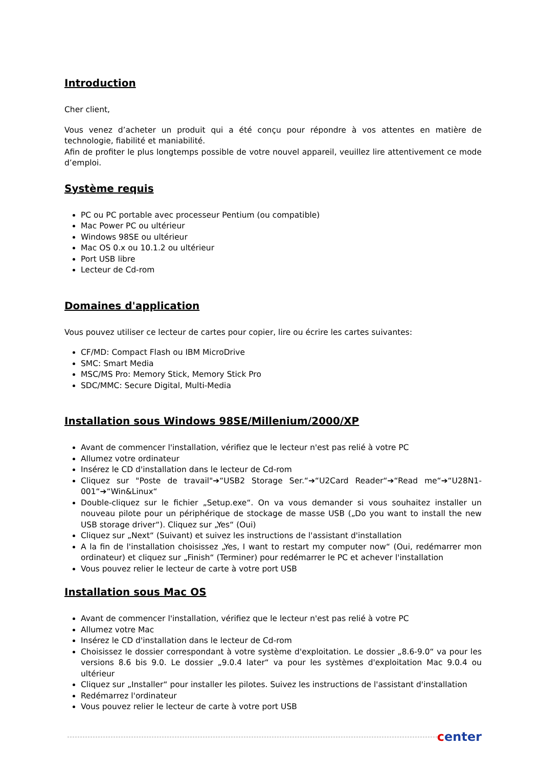Introduction
Cher client,
Vous venez d’acheter un produit qui a été conçu pour répondre à vos attentes en matière de technologie, fiabilité et maniabilité.
Afin de profiter le plus longtemps possible de votre nouvel appareil, veuillez lire attentivement ce mode d’emploi.
Système requis
PC ou PC portable avec processeur Pentium (ou compatible)
Mac Power PC ou ultérieur
Windows 98SE ou ultérieur
Mac OS 0.x ou 10.1.2 ou ultérieur
Port USB libre
Lecteur de Cd-rom
Domaines d'application
Vous pouvez utiliser ce lecteur de cartes pour copier, lire ou écrire les cartes suivantes:
CF/MD: Compact Flash ou IBM MicroDrive
SMC: Smart Media
MSC/MS Pro: Memory Stick, Memory Stick Pro
SDC/MMC: Secure Digital, Multi-Media
Installation sous Windows 98SE/Millenium/2000/XP
Avant de commencer l'installation, vérifiez que le lecteur n'est pas relié à votre PC
Allumez votre ordinateur
Insérez le CD d'installation dans le lecteur de Cd-rom
Cliquez sur "Poste de travail"➔“USB2 Storage Ser.“➔“U2Card Reader“➔“Read me“➔“U28N1-001“➔“Win&Linux“
Double-cliquez sur le fichier „Setup.exe“. On va vous demander si vous souhaitez installer un nouveau pilote pour un périphérique de stockage de masse USB („Do you want to install the new USB storage driver“). Cliquez sur „Yes“ (Oui)
Cliquez sur „Next“ (Suivant) et suivez les instructions de l'assistant d'installation
A la fin de l'installation choisissez „Yes, I want to restart my computer now“ (Oui, redémarrer mon ordinateur) et cliquez sur „Finish“ (Terminer) pour redémarrer le PC et achever l'installation
Vous pouvez relier le lecteur de carte à votre port USB
Installation sous Mac OS
Avant de commencer l'installation, vérifiez que le lecteur n'est pas relié à votre PC
Allumez votre Mac
Insérez le CD d'installation dans le lecteur de Cd-rom
Choisissez le dossier correspondant à votre système d'exploitation. Le dossier „8.6-9.0“ va pour les versions 8.6 bis 9.0. Le dossier „9.0.4 later“ va pour les systèmes d'exploitation Mac 9.0.4 ou ultérieur
Cliquez sur „Installer“ pour installer les pilotes. Suivez les instructions de l'assistant d'installation
Redémarrez l'ordinateur
Vous pouvez relier le lecteur de carte à votre port USB
center